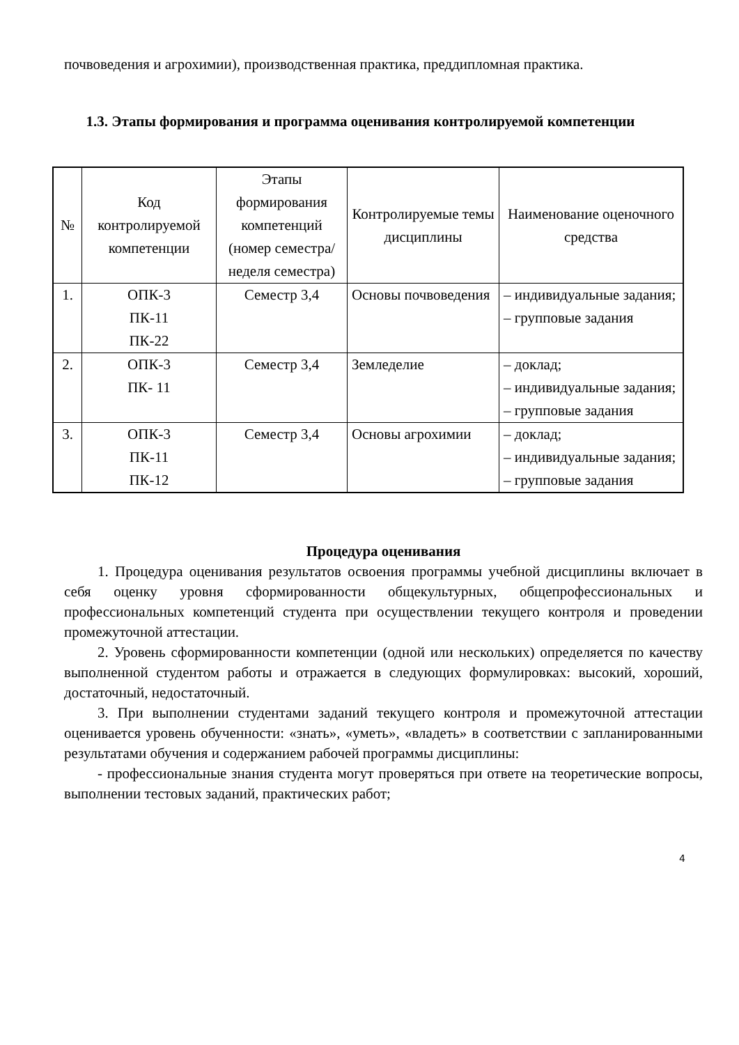почвоведения и агрохимии), производственная практика, преддипломная практика.
1.3. Этапы формирования и программа оценивания контролируемой компетенции
| № | Код контролируемой компетенции | Этапы формирования компетенций (номер семестра/неделя семестра) | Контролируемые темы дисциплины | Наименование оценочного средства |
| --- | --- | --- | --- | --- |
| 1. | ОПК-3 ПК-11 ПК-22 | Семестр 3,4 | Основы почвоведения | – индивидуальные задания; – групповые задания |
| 2. | ОПК-3 ПК- 11 | Семестр 3,4 | Земледелие | – доклад; – индивидуальные задания; – групповые задания |
| 3. | ОПК-3 ПК-11 ПК-12 | Семестр 3,4 | Основы агрохимии | – доклад; – индивидуальные задания; – групповые задания |
Процедура оценивания
1. Процедура оценивания результатов освоения программы учебной дисциплины включает в себя оценку уровня сформированности общекультурных, общепрофессиональных и профессиональных компетенций студента при осуществлении текущего контроля и проведении промежуточной аттестации.
2. Уровень сформированности компетенции (одной или нескольких) определяется по качеству выполненной студентом работы и отражается в следующих формулировках: высокий, хороший, достаточный, недостаточный.
3. При выполнении студентами заданий текущего контроля и промежуточной аттестации оценивается уровень обученности: «знать», «уметь», «владеть» в соответствии с запланированными результатами обучения и содержанием рабочей программы дисциплины:
- профессиональные знания студента могут проверяться при ответе на теоретические вопросы, выполнении тестовых заданий, практических работ;
4